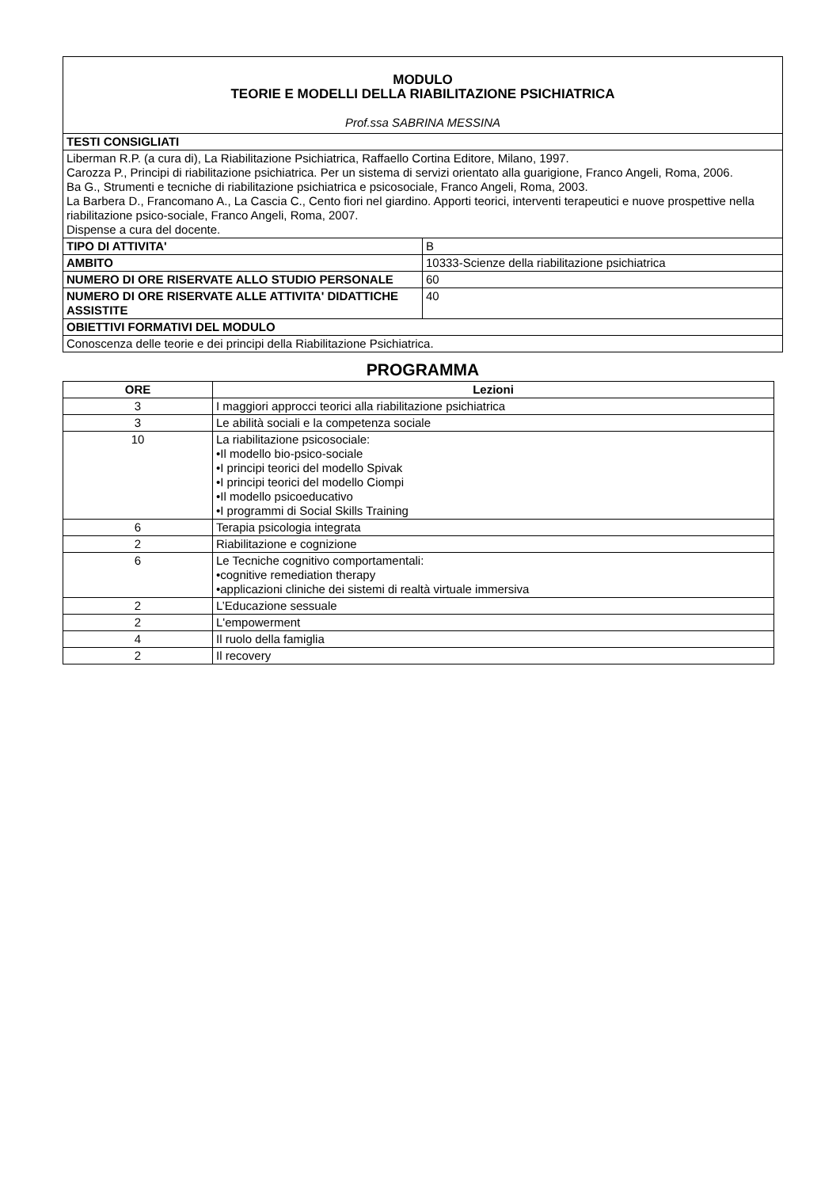| MODULO TEORIE E MODELLI DELLA RIABILITAZIONE PSICHIATRICA Prof.ssa SABRINA MESSINA | |
| TESTI CONSIGLIATI | |
| Liberman R.P. (a cura di), La Riabilitazione Psichiatrica, Raffaello Cortina Editore, Milano, 1997. Carozza P., Principi di riabilitazione psichiatrica. Per un sistema di servizi orientato alla guarigione, Franco Angeli, Roma, 2006. Ba G., Strumenti e tecniche di riabilitazione psichiatrica e psicosociale, Franco Angeli, Roma, 2003. La Barbera D., Francomano A., La Cascia C., Cento fiori nel giardino. Apporti teorici, interventi terapeutici e nuove prospettive nella riabilitazione psico-sociale, Franco Angeli, Roma, 2007. Dispense a cura del docente. | |
| TIPO DI ATTIVITA' | B |
| AMBITO | 10333-Scienze della riabilitazione psichiatrica |
| NUMERO DI ORE RISERVATE ALLO STUDIO PERSONALE | 60 |
| NUMERO DI ORE RISERVATE ALLE ATTIVITA' DIDATTICHE ASSISTITE | 40 |
| OBIETTIVI FORMATIVI DEL MODULO | |
| Conoscenza delle teorie e dei principi della Riabilitazione Psichiatrica. | |
PROGRAMMA
| ORE | Lezioni |
| --- | --- |
| 3 | I maggiori approcci teorici alla riabilitazione psichiatrica |
| 3 | Le abilità sociali e la competenza sociale |
| 10 | La riabilitazione psicosociale: •Il modello bio-psico-sociale •I principi teorici del modello Spivak •I principi teorici del modello Ciompi •Il modello psicoeducativo •I programmi di Social Skills Training |
| 6 | Terapia psicologia integrata |
| 2 | Riabilitazione e cognizione |
| 6 | Le Tecniche cognitivo comportamentali: •cognitive remediation therapy •applicazioni cliniche dei sistemi di realtà virtuale immersiva |
| 2 | L’Educazione sessuale |
| 2 | L'empowerment |
| 4 | Il ruolo della famiglia |
| 2 | Il recovery |